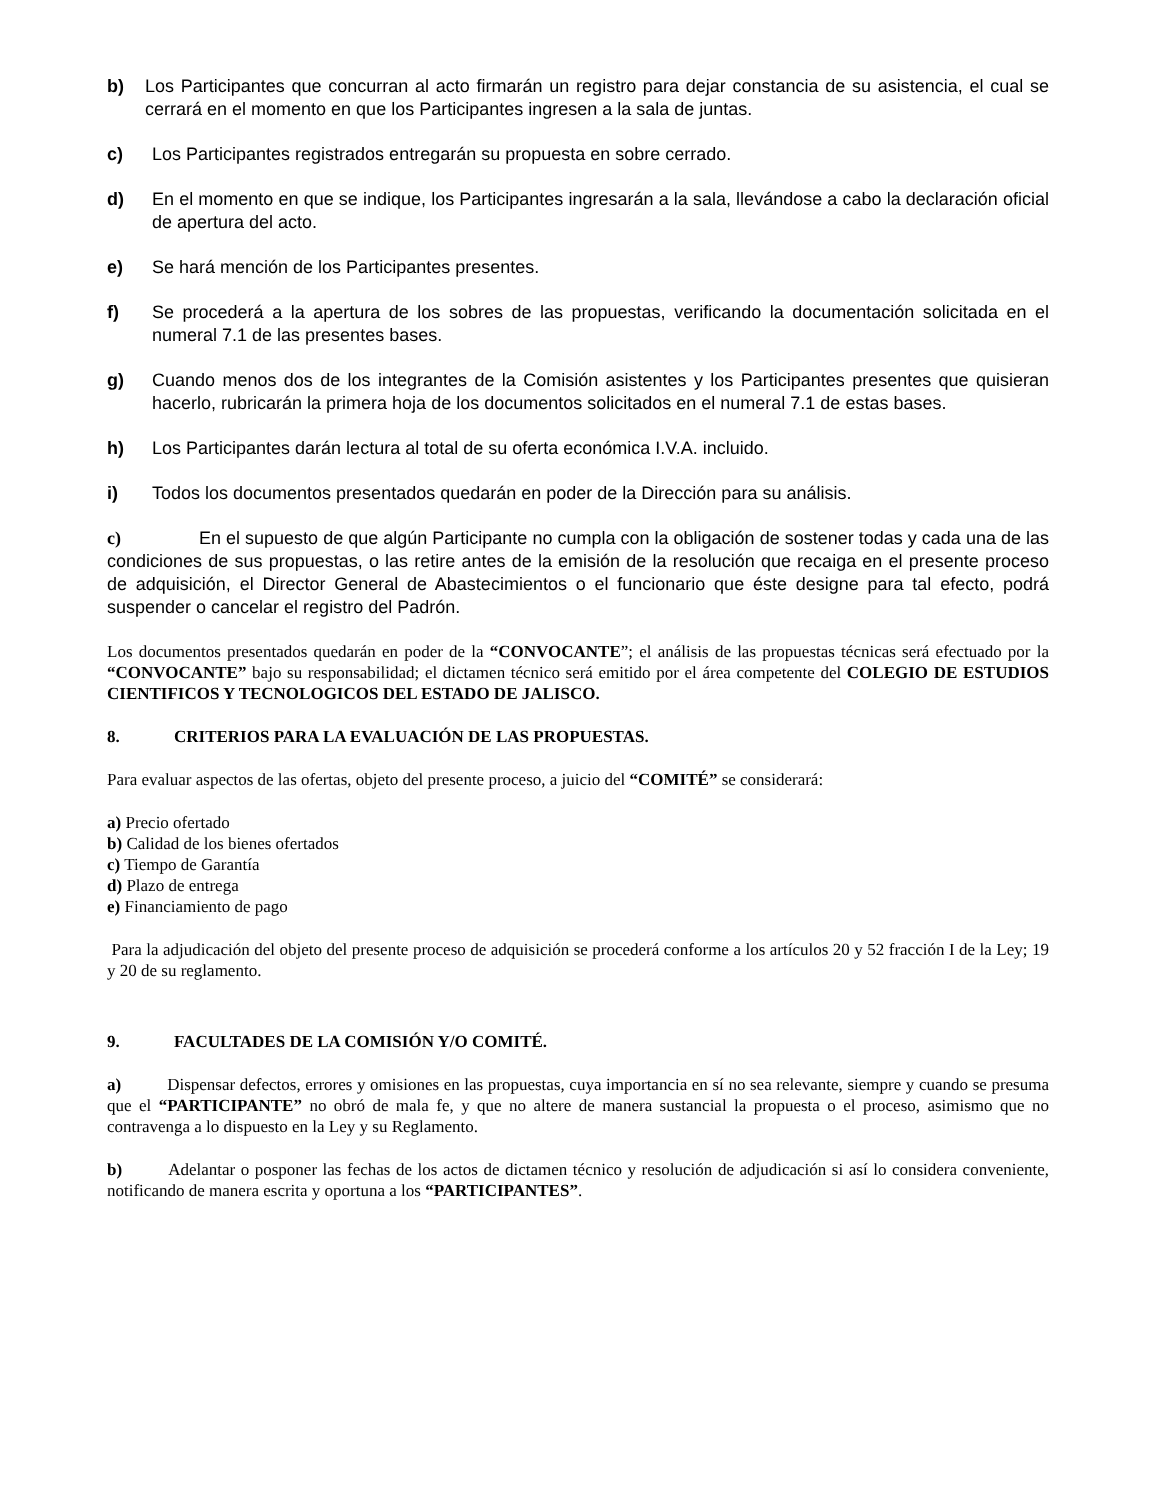b) Los Participantes que concurran al acto firmarán un registro para dejar constancia de su asistencia, el cual se cerrará en el momento en que los Participantes ingresen a la sala de juntas.
c) Los Participantes registrados entregarán su propuesta en sobre cerrado.
d) En el momento en que se indique, los Participantes ingresarán a la sala, llevándose a cabo la declaración oficial de apertura del acto.
e) Se hará mención de los Participantes presentes.
f) Se procederá a la apertura de los sobres de las propuestas, verificando la documentación solicitada en el numeral 7.1 de las presentes bases.
g) Cuando menos dos de los integrantes de la Comisión asistentes y los Participantes presentes que quisieran hacerlo, rubricarán la primera hoja de los documentos solicitados en el numeral 7.1 de estas bases.
h) Los Participantes darán lectura al total de su oferta económica I.V.A. incluido.
i) Todos los documentos presentados quedarán en poder de la Dirección para su análisis.
c) En el supuesto de que algún Participante no cumpla con la obligación de sostener todas y cada una de las condiciones de sus propuestas, o las retire antes de la emisión de la resolución que recaiga en el presente proceso de adquisición, el Director General de Abastecimientos o el funcionario que éste designe para tal efecto, podrá suspender o cancelar el registro del Padrón.
Los documentos presentados quedarán en poder de la “CONVOCANTE”; el análisis de las propuestas técnicas será efectuado por la “CONVOCANTE” bajo su responsabilidad; el dictamen técnico será emitido por el área competente del COLEGIO DE ESTUDIOS CIENTIFICOS Y TECNOLOGICOS DEL ESTADO DE JALISCO.
8. CRITERIOS PARA LA EVALUACIÓN DE LAS PROPUESTAS.
Para evaluar aspectos de las ofertas, objeto del presente proceso, a juicio del “COMITÉ” se considerará:
a) Precio ofertado
b) Calidad de los bienes ofertados
c) Tiempo de Garantía
d) Plazo de entrega
e) Financiamiento de pago
Para la adjudicación del objeto del presente proceso de adquisición se procederá conforme a los artículos 20 y 52 fracción I de la Ley; 19 y 20 de su reglamento.
9. FACULTADES DE LA COMISIÓN Y/O COMITÉ.
a) Dispensar defectos, errores y omisiones en las propuestas, cuya importancia en sí no sea relevante, siempre y cuando se presuma que el “PARTICIPANTE” no obró de mala fe, y que no altere de manera sustancial la propuesta o el proceso, asimismo que no contravenga a lo dispuesto en la Ley y su Reglamento.
b) Adelantar o posponer las fechas de los actos de dictamen técnico y resolución de adjudicación si así lo considera conveniente, notificando de manera escrita y oportuna a los “PARTICIPANTES”.